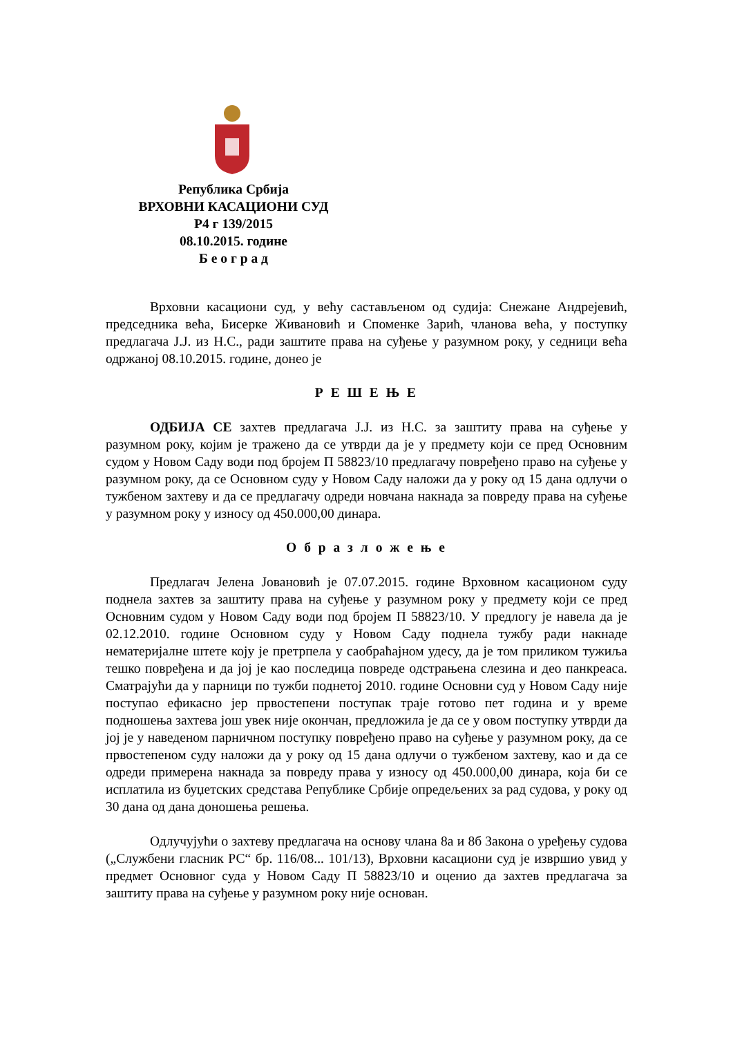Република Србија
ВРХОВНИ КАСАЦИОНИ СУД
Р4 г 139/2015
08.10.2015. године
Б е о г р а д
Врховни касациони суд, у већу састављеном од судија: Снежане Андрејевић, председника већа, Бисерке Живановић и Споменке Зарић, чланова већа, у поступку предлагача Ј.Ј. из Н.С., ради заштите права на суђење у разумном року, у седници већа одржаној 08.10.2015. године, донео је
Р Е Ш Е Њ Е
ОДБИЈА СЕ захтев предлагача Ј.Ј. из Н.С. за заштиту права на суђење у разумном року, којим је тражено да се утврди да је у предмету који се пред Основним судом у Новом Саду води под бројем П 58823/10 предлагачу повређено право на суђење у разумном року, да се Основном суду у Новом Саду наложи да у року од 15 дана одлучи о тужбеном захтеву и да се предлагачу одреди новчана накнада за повреду права на суђење у разумном року у износу од 450.000,00 динара.
О б р а з л о ж е њ е
Предлагач Јелена Јовановић је 07.07.2015. године Врховном касационом суду поднела захтев за заштиту права на суђење у разумном року у предмету који се пред Основним судом у Новом Саду води под бројем П 58823/10. У предлогу је навела да је 02.12.2010. године Основном суду у Новом Саду поднела тужбу ради накнаде нематеријалне штете коју је претрпела у саобраћајном удесу, да је том приликом тужиља тешко повређена и да јој је као последица повреде одстрањена слезина и део панкреаса. Сматрајући да у парници по тужби поднетој 2010. године Основни суд у Новом Саду није поступао ефикасно јер првостепени поступак траје готово пет година и у време подношења захтева још увек није окончан, предложила је да се у овом поступку утврди да јој је у наведеном парничном поступку повређено право на суђење у разумном року, да се првостепеном суду наложи да у року од 15 дана одлучи о тужбеном захтеву, као и да се одреди примерена накнада за повреду права у износу од 450.000,00 динара, која би се исплатила из буџетских средстава Републике Србије опредељених за рад судова, у року од 30 дана од дана доношења решења.
Одлучујући о захтеву предлагача на основу члана 8а и 8б Закона о уређењу судова („Службени гласник РС“ бр. 116/08... 101/13), Врховни касациони суд је извршио увид у предмет Основног суда у Новом Саду П 58823/10 и оценио да захтев предлагача за заштиту права на суђење у разумном року није основан.